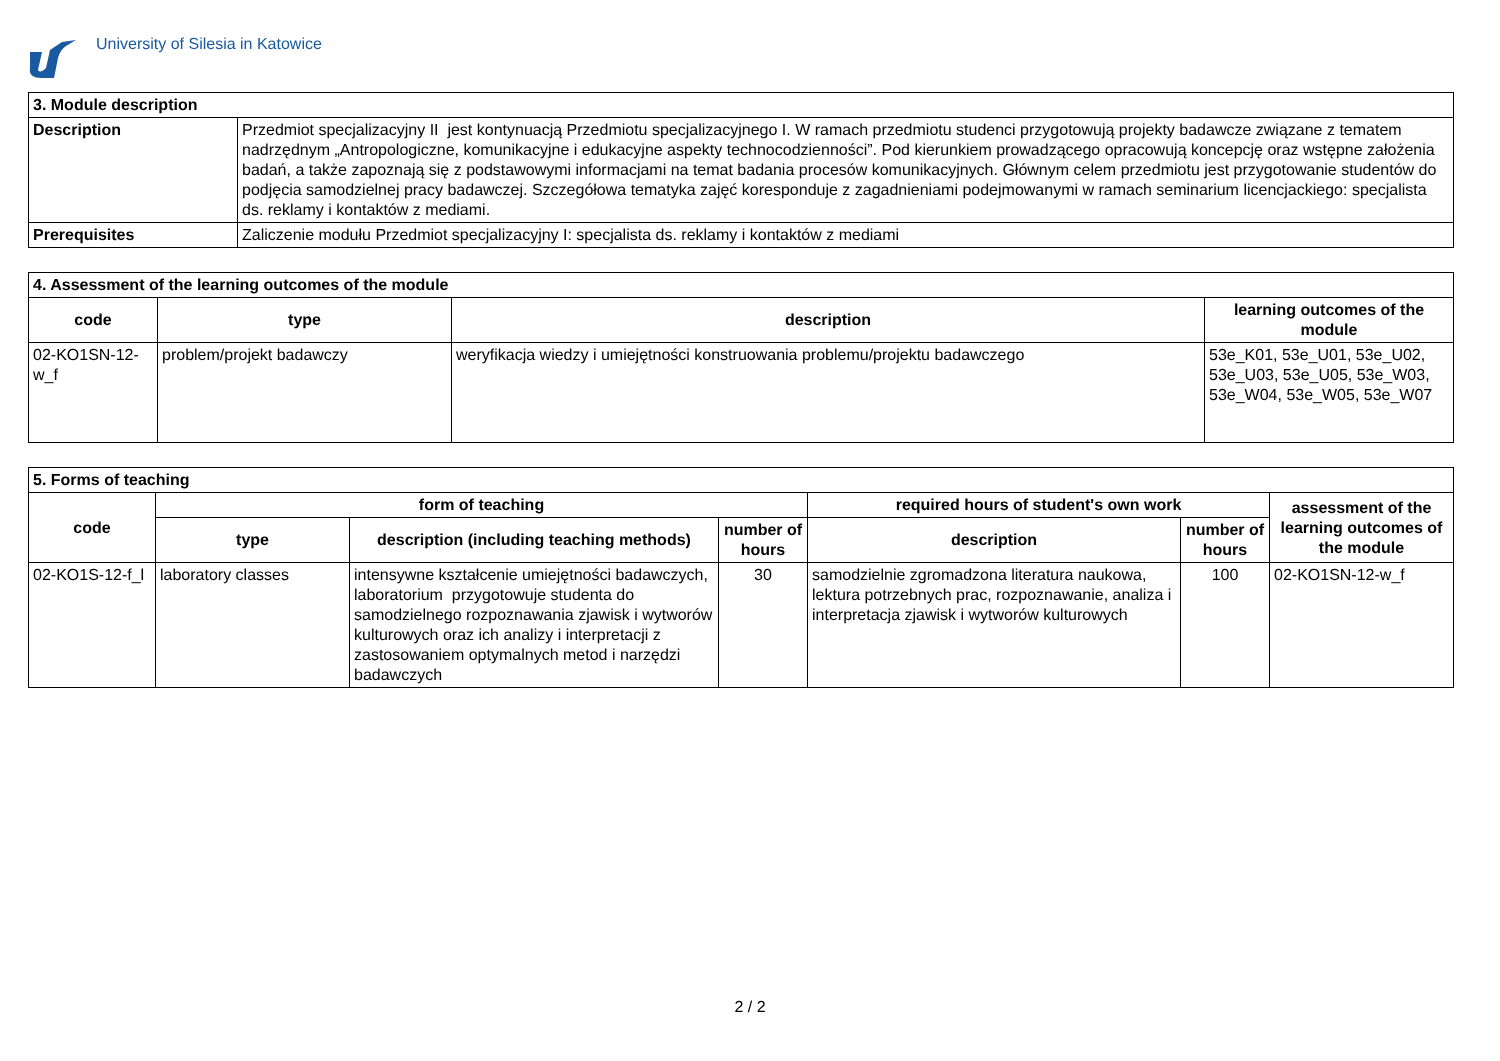University of Silesia in Katowice
| 3. Module description | |
| Description | Przedmiot specjalizacyjny II jest kontynuacją Przedmiotu specjalizacyjnego I. W ramach przedmiotu studenci przygotowują projekty badawcze związane z tematem nadrzędnym „Antropologiczne, komunikacyjne i edukacyjne aspekty technocodzienności”. Pod kierunkiem prowadzącego opracowują koncepcję oraz wstępne założenia badań, a także zapoznają się z podstawowymi informacjami na temat badania procesów komunikacyjnych. Głównym celem przedmiotu jest przygotowanie studentów do podjęcia samodzielnej pracy badawczej. Szczegółowa tematyka zajęć koresponduje z zagadnieniami podejmowanymi w ramach seminarium licencjackiego: specjalista ds. reklamy i kontaktów z mediami. |
| Prerequisites | Zaliczenie modułu Przedmiot specjalizacyjny I: specjalista ds. reklamy i kontaktów z mediami |
| 4. Assessment of the learning outcomes of the module | | | |
| code | type | description | learning outcomes of the module |
| 02-KO1SN-12-w_f | problem/projekt badawczy | weryfikacja wiedzy i umiejętności konstruowania problemu/projektu badawczego | 53e_K01, 53e_U01, 53e_U02, 53e_U03, 53e_U05, 53e_W03, 53e_W04, 53e_W05, 53e_W07 |
| 5. Forms of teaching | | | | | | |
| code | form of teaching | | | required hours of student's own work | | assessment of the learning outcomes of the module |
| | type | description (including teaching methods) | number of hours | description | number of hours | |
| 02-KO1S-12-f_l | laboratory classes | intensywne kształcenie umiejętności badawczych, laboratorium przygotowuje studenta do samodzielnego rozpoznawania zjawisk i wytworów kulturowych oraz ich analizy i interpretacji z zastosowaniem optymalnych metod i narzędzi badawczych | 30 | samodzielnie zgromadzona literatura naukowa, lektura potrzebnych prac, rozpoznawanie, analiza i interpretacja zjawisk i wytworów kulturowych | 100 | 02-KO1SN-12-w_f |
2 / 2